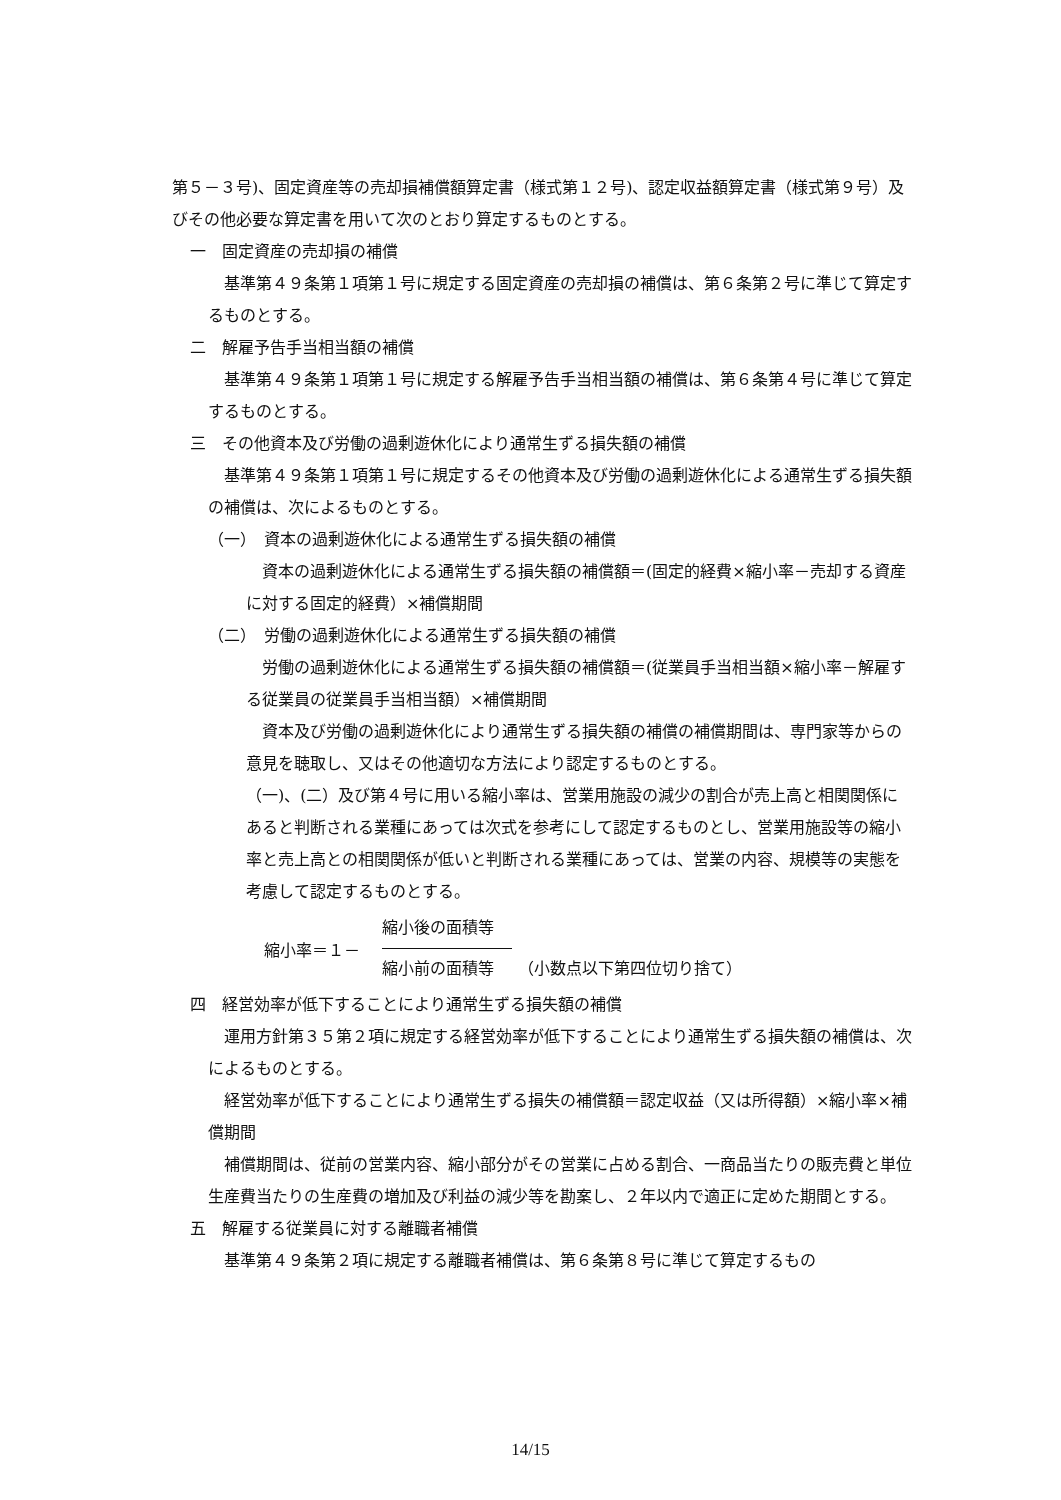第５－３号)、固定資産等の売却損補償額算定書（様式第１２号)、認定収益額算定書（様式第９号）及びその他必要な算定書を用いて次のとおり算定するものとする。
一　固定資産の売却損の補償
　基準第４９条第１項第１号に規定する固定資産の売却損の補償は、第６条第２号に準じて算定するものとする。
二　解雇予告手当相当額の補償
　基準第４９条第１項第１号に規定する解雇予告手当相当額の補償は、第６条第４号に準じて算定するものとする。
三　その他資本及び労働の過剰遊休化により通常生ずる損失額の補償
　基準第４９条第１項第１号に規定するその他資本及び労働の過剰遊休化による通常生ずる損失額の補償は、次によるものとする。
（一）　資本の過剰遊休化による通常生ずる損失額の補償
　資本の過剰遊休化による通常生ずる損失額の補償額＝(固定的経費×縮小率－売却する資産に対する固定的経費）×補償期間
（二）　労働の過剰遊休化による通常生ずる損失額の補償
　労働の過剰遊休化による通常生ずる損失額の補償額＝(従業員手当相当額×縮小率－解雇する従業員の従業員手当相当額）×補償期間
　資本及び労働の過剰遊休化により通常生ずる損失額の補償の補償期間は、専門家等からの意見を聴取し、又はその他適切な方法により認定するものとする。
（一)、(二）及び第４号に用いる縮小率は、営業用施設の減少の割合が売上高と相関関係にあると判断される業種にあっては次式を参考にして認定するものとし、営業用施設等の縮小率と売上高との相関関係が低いと判断される業種にあっては、営業の内容、規模等の実態を考慮して認定するものとする。
縮小率＝１－
縮小後の面積等
縮小前の面積等　　（小数点以下第四位切り捨て）
四　経営効率が低下することにより通常生ずる損失額の補償
　運用方針第３５第２項に規定する経営効率が低下することにより通常生ずる損失額の補償は、次によるものとする。
　経営効率が低下することにより通常生ずる損失の補償額＝認定収益（又は所得額）×縮小率×補償期間
　補償期間は、従前の営業内容、縮小部分がその営業に占める割合、一商品当たりの販売費と単位生産費当たりの生産費の増加及び利益の減少等を勘案し、２年以内で適正に定めた期間とする。
五　解雇する従業員に対する離職者補償
　基準第４９条第２項に規定する離職者補償は、第６条第８号に準じて算定するもの
14/15